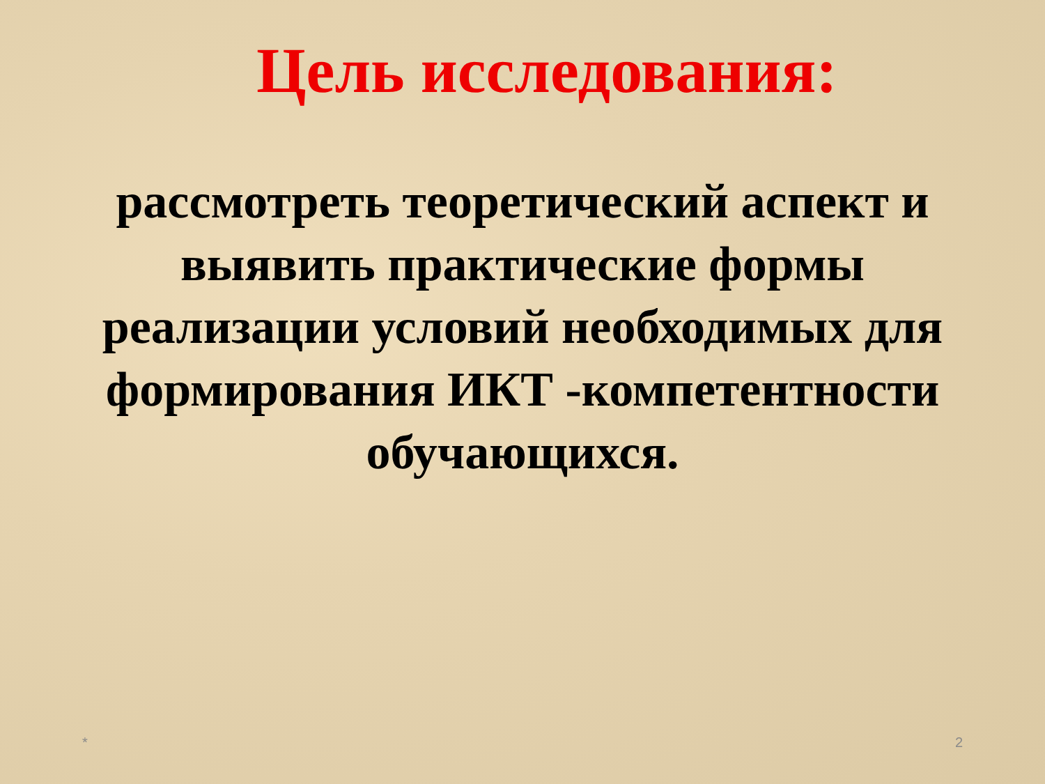Цель исследования:
рассмотреть теоретический аспект и выявить практические формы реализации условий необходимых для формирования ИКТ -компетентности обучающихся.
* 2